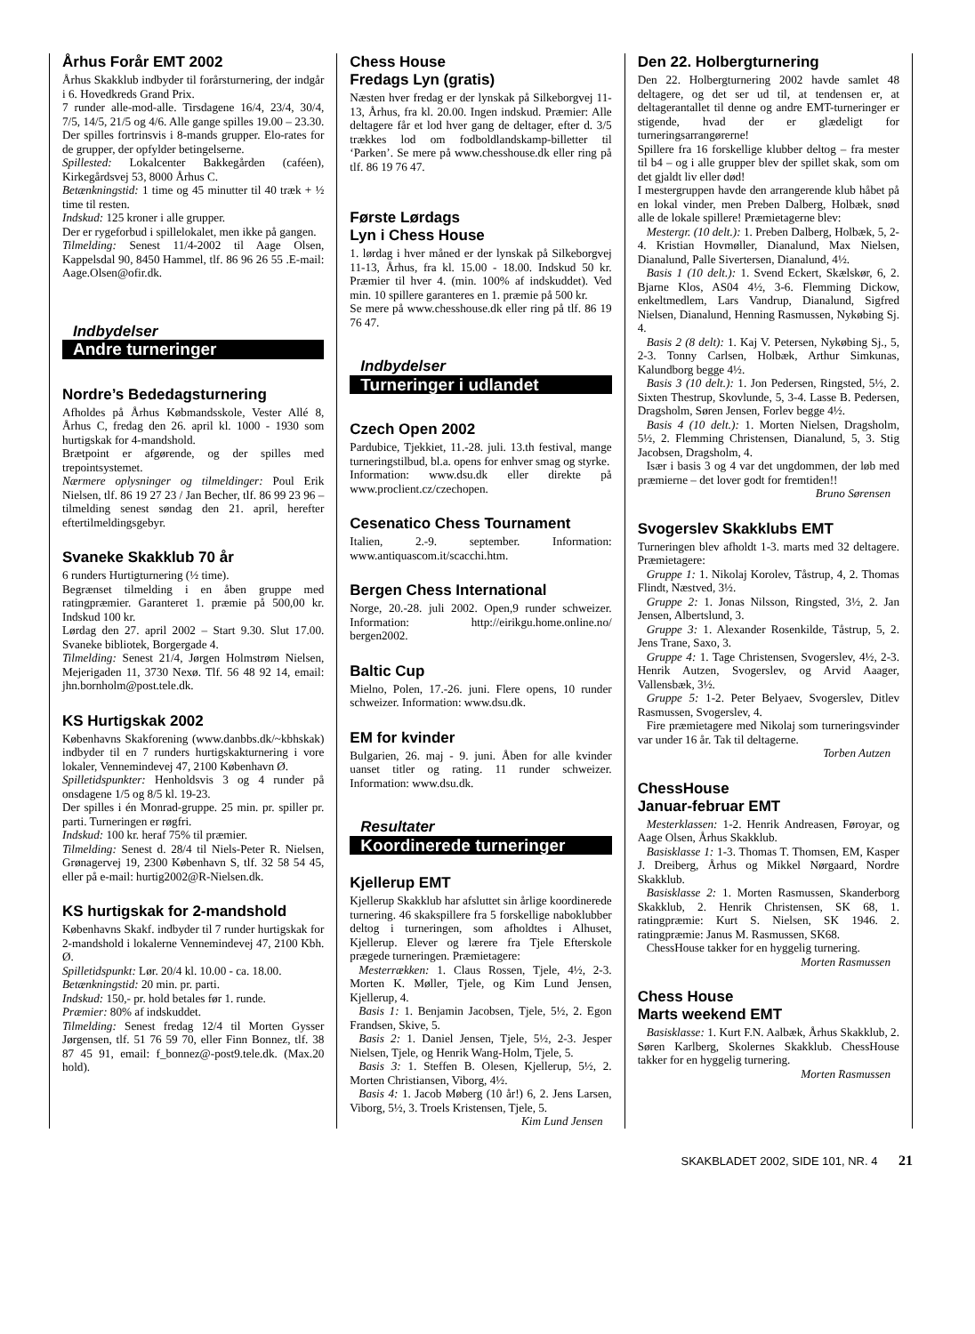Århus Forår EMT 2002
Århus Skakklub indbyder til forårsturnering, der indgår i 6. Hovedkreds Grand Prix.
7 runder alle-mod-alle. Tirsdagene 16/4, 23/4, 30/4, 7/5, 14/5, 21/5 og 4/6. Alle gange spilles 19.00 – 23.30. Der spilles fortrinsvis i 8-mands grupper. Elo-rates for de grupper, der opfylder betingelserne.
Spillested: Lokalcenter Bakkegården (caféen), Kirkegårdsvej 53, 8000 Århus C.
Betænkningstid: 1 time og 45 minutter til 40 træk + ½ time til resten.
Indskud: 125 kroner i alle grupper.
Der er rygeforbud i spillelokalet, men ikke på gangen.
Tilmelding: Senest 11/4-2002 til Aage Olsen, Kappelsdal 90, 8450 Hammel, tlf. 86 96 26 55 .E-mail: Aage.Olsen@ofir.dk.
Indbydelser
Andre turneringer
Nordre’s Bededagsturnering
Afholdes på Århus Købmandsskole, Vester Allé 8, Århus C, fredag den 26. april kl. 1000 - 1930 som hurtigskak for 4-mandshold.
Brætpoint er afgørende, og der spilles med trepointsystemet.
Nærmere oplysninger og tilmeldinger: Poul Erik Nielsen, tlf. 86 19 27 23 / Jan Becher, tlf. 86 99 23 96 – tilmelding senest søndag den 21. april, herefter eftertilmeldingsgebyr.
Svaneke Skakklub 70 år
6 runders Hurtigturnering (½ time).
Begrænset tilmelding i en åben gruppe med ratingpræmier. Garanteret 1. præmie på 500,00 kr. Indskud 100 kr.
Lørdag den 27. april 2002 – Start 9.30. Slut 17.00. Svaneke bibliotek, Borgergade 4.
Tilmelding: Senest 21/4, Jørgen Holmstrøm Nielsen, Mejerigaden 11, 3730 Nexø. Tlf. 56 48 92 14, email: jhn.bornholm@post.tele.dk.
KS Hurtigskak 2002
Københavns Skakforening (www.danbbs.dk/~kbhskak) indbyder til en 7 runders hurtigskakturnering i vore lokaler, Vennemindevej 47, 2100 København Ø.
Spilletidspunkter: Henholdsvis 3 og 4 runder på onsdagene 1/5 og 8/5 kl. 19-23.
Der spilles i én Monrad-gruppe. 25 min. pr. spiller pr. parti. Turneringen er røgfri.
Indskud: 100 kr. heraf 75% til præmier.
Tilmelding: Senest d. 28/4 til Niels-Peter R. Nielsen, Grønagervej 19, 2300 København S, tlf. 32 58 54 45, eller på e-mail: hurtig2002@R-Nielsen.dk.
KS hurtigskak for 2-mandshold
Københavns Skakf. indbyder til 7 runder hurtigskak for 2-mandshold i lokalerne Vennemindevej 47, 2100 Kbh. Ø.
Spilletidspunkt: Lør. 20/4 kl. 10.00 - ca. 18.00.
Betænkningstid: 20 min. pr. parti.
Indskud: 150,- pr. hold betales før 1. runde.
Præmier: 80% af indskuddet.
Tilmelding: Senest fredag 12/4 til Morten Gysser Jørgensen, tlf. 51 76 59 70, eller Finn Bonnez, tlf. 38 87 45 91, email: f_bonnez@-post9.tele.dk. (Max.20 hold).
Chess House
Fredags Lyn (gratis)
Næsten hver fredag er der lynskak på Silkeborgvej 11-13, Århus, fra kl. 20.00. Ingen indskud. Præmier: Alle deltagere får et lod hver gang de deltager, efter d. 3/5 trækkes lod om fodboldlandskamp-billetter til ‘Parken’. Se mere på www.chesshouse.dk eller ring på tlf. 86 19 76 47.
Første Lørdags
Lyn i Chess House
1. lørdag i hver måned er der lynskak på Silkeborgvej 11-13, Århus, fra kl. 15.00 - 18.00. Indskud 50 kr. Præmier til hver 4. (min. 100% af indskuddet). Ved min. 10 spillere garanteres en 1. præmie på 500 kr.
Se mere på www.chesshouse.dk eller ring på tlf. 86 19 76 47.
Indbydelser
Turneringer i udlandet
Czech Open 2002
Pardubice, Tjekkiet, 11.-28. juli. 13.th festival, mange turneringstilbud, bl.a. opens for enhver smag og styrke.
Information: www.dsu.dk eller direkte på www.proclient.cz/czechopen.
Cesenatico Chess Tournament
Italien, 2.-9. september. Information: www.antiquascom.it/scacchi.htm.
Bergen Chess International
Norge, 20.-28. juli 2002. Open,9 runder schweizer. Information: http://eirikgu.home.online.no/ bergen2002.
Baltic Cup
Mielno, Polen, 17.-26. juni. Flere opens, 10 runder schweizer. Information: www.dsu.dk.
EM for kvinder
Bulgarien, 26. maj - 9. juni. Åben for alle kvinder uanset titler og rating. 11 runder schweizer. Information: www.dsu.dk.
Resultater
Koordinerede turneringer
Kjellerup EMT
Kjellerup Skakklub har afsluttet sin årlige koordinerede turnering. 46 skakspillere fra 5 forskellige naboklubber deltog i turneringen, som afholdtes i Alhuset, Kjellerup. Elever og lærere fra Tjele Efterskole prægede turneringen. Præmietagere:
Mesterrækken: 1. Claus Rossen, Tjele, 4½, 2-3. Morten K. Møller, Tjele, og Kim Lund Jensen, Kjellerup, 4.
Basis 1: 1. Benjamin Jacobsen, Tjele, 5½, 2. Egon Frandsen, Skive, 5.
Basis 2: 1. Daniel Jensen, Tjele, 5½, 2-3. Jesper Nielsen, Tjele, og Henrik Wang-Holm, Tjele, 5.
Basis 3: 1. Steffen B. Olesen, Kjellerup, 5½, 2. Morten Christiansen, Viborg, 4½.
Basis 4: 1. Jacob Møberg (10 år!) 6, 2. Jens Larsen, Viborg, 5½, 3. Troels Kristensen, Tjele, 5.
Kim Lund Jensen
Den 22. Holbergturnering
Den 22. Holbergturnering 2002 havde samlet 48 deltagere, og det ser ud til, at tendensen er, at deltagerantallet til denne og andre EMT-turneringer er stigende, hvad der er glædeligt for turneringsarrangørerne!
Spillere fra 16 forskellige klubber deltog – fra mester til b4 – og i alle grupper blev der spillet skak, som om det gjaldt liv eller død!
I mestergruppen havde den arrangerende klub håbet på en lokal vinder, men Preben Dalberg, Holbæk, snød alle de lokale spillere! Præmietagerne blev:
Mestergr. (10 delt.): 1. Preben Dalberg, Holbæk, 5, 2-4. Kristian Hovmøller, Dianalund, Max Nielsen, Dianalund, Palle Sivertersen, Dianalund, 4½.
Basis 1 (10 delt.): 1. Svend Eckert, Skælskør, 6, 2. Bjarne Klos, AS04 4½, 3-6. Flemming Dickow, enkeltmedlem, Lars Vandrup, Dianalund, Sigfred Nielsen, Dianalund, Henning Rasmussen, Nykøbing Sj. 4.
Basis 2 (8 delt): 1. Kaj V. Petersen, Nykøbing Sj., 5, 2-3. Tonny Carlsen, Holbæk, Arthur Simkunas, Kalundborg begge 4½.
Basis 3 (10 delt.): 1. Jon Pedersen, Ringsted, 5½, 2. Sixten Thestrup, Skovlunde, 5, 3-4. Lasse B. Pedersen, Dragsholm, Søren Jensen, Forlev begge 4½.
Basis 4 (10 delt.): 1. Morten Nielsen, Dragsholm, 5½, 2. Flemming Christensen, Dianalund, 5, 3. Stig Jacobsen, Dragsholm, 4.
Især i basis 3 og 4 var det ungdommen, der løb med præmierne – det lover godt for fremtiden!!
Bruno Sørensen
Svogerslev Skakklubs EMT
Turneringen blev afholdt 1-3. marts med 32 deltagere. Præmietagere:
Gruppe 1: 1. Nikolaj Korolev, Tåstrup, 4, 2. Thomas Flindt, Næstved, 3½.
Gruppe 2: 1. Jonas Nilsson, Ringsted, 3½, 2. Jan Jensen, Albertslund, 3.
Gruppe 3: 1. Alexander Rosenkilde, Tåstrup, 5, 2. Jens Trane, Saxo, 3.
Gruppe 4: 1. Tage Christensen, Svogerslev, 4½, 2-3. Henrik Autzen, Svogerslev, og Arvid Aaager, Vallensbæk, 3½.
Gruppe 5: 1-2. Peter Belyaev, Svogerslev, Ditlev Rasmussen, Svogerslev, 4.
Fire præmietagere med Nikolaj som turneringsvinder var under 16 år. Tak til deltagerne.
Torben Autzen
ChessHouse
Januar-februar EMT
Mesterklassen: 1-2. Henrik Andreasen, Føroyar, og Aage Olsen, Århus Skakklub.
Basisklasse 1: 1-3. Thomas T. Thomsen, EM, Kasper J. Dreiberg, Århus og Mikkel Nørgaard, Nordre Skakklub.
Basisklasse 2: 1. Morten Rasmussen, Skanderborg Skakklub, 2. Henrik Christensen, SK 68, 1. ratingpræmie: Kurt S. Nielsen, SK 1946. 2. ratingpræmie: Janus M. Rasmussen, SK68.
ChessHouse takker for en hyggelig turnering.
Morten Rasmussen
Chess House
Marts weekend EMT
Basisklasse: 1. Kurt F.N. Aalbæk, Århus Skakklub, 2. Søren Karlberg, Skolernes Skakklub. ChessHouse takker for en hyggelig turnering.
Morten Rasmussen
SKAKBLADET 2002, SIDE 101, NR. 4 21